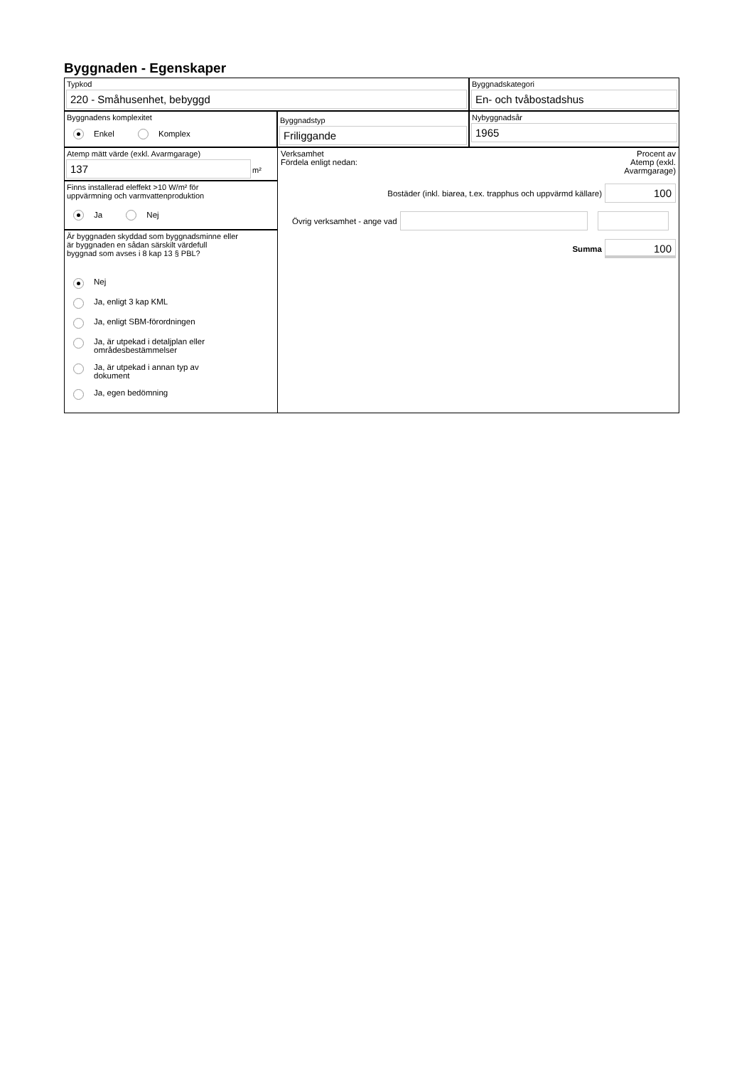Byggnaden - Egenskaper
Typkod
220 - Småhusenhet, bebyggd
Byggnadskategori
En- och tvåbostadshus
Byggnadens komplexitet
Enkel Komplex
Byggnadstyp
Friliggande
Nybyggnadsår
1965
Atemp mätt värde (exkl. Avarmgarage)
137
m²
Finns installerad eleffekt >10 W/m² för
uppvärmning och varmvattenproduktion
Ja Nej
Är byggnaden skyddad som byggnadsminne eller
är byggnaden en sådan särskilt värdefull
byggnad som avses i 8 kap 13 § PBL?
Nej
Ja, enligt 3 kap KML
Ja, enligt SBM-förordningen
Ja, är utpekad i detaljplan eller
områdesbestämmelser
Ja, är utpekad i annan typ av
dokument
Ja, egen bedömning
Verksamhet
Fördela enligt nedan:
Procent av
Atemp (exkl.
Avarmgarage)
Bostäder (inkl. biarea, t.ex. trapphus och uppvärmd källare)
100
Övrig verksamhet - ange vad
Summa
100